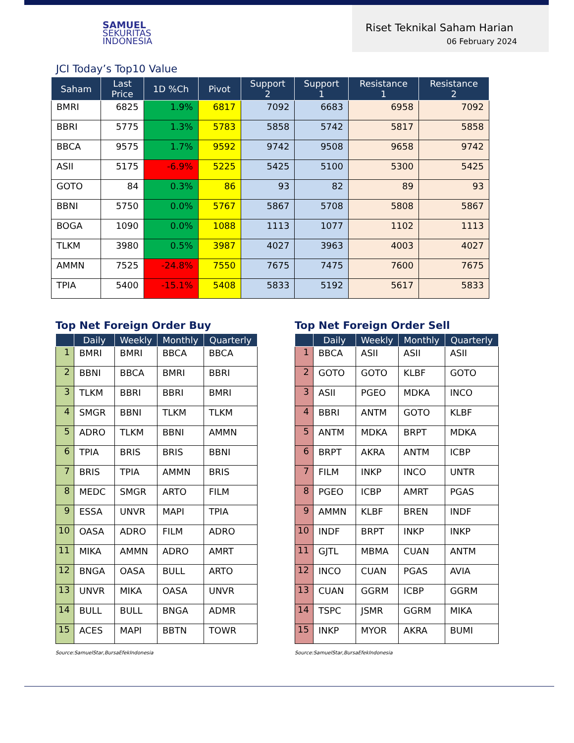SAMUEL
SEKURITAS
INDONESIA
Riset Teknikal Saham Harian
06 February 2024
JCI Today’s Top10 Value
| Saham | Last Price | 1D %Ch | Pivot | Support 2 | Support 1 | Resistance 1 | Resistance 2 |
| --- | --- | --- | --- | --- | --- | --- | --- |
| BMRI | 6825 | 1.9% | 6817 | 7092 | 6683 | 6958 | 7092 |
| BBRI | 5775 | 1.3% | 5783 | 5858 | 5742 | 5817 | 5858 |
| BBCA | 9575 | 1.7% | 9592 | 9742 | 9508 | 9658 | 9742 |
| ASII | 5175 | -6.9% | 5225 | 5425 | 5100 | 5300 | 5425 |
| GOTO | 84 | 0.3% | 86 | 93 | 82 | 89 | 93 |
| BBNI | 5750 | 0.0% | 5767 | 5867 | 5708 | 5808 | 5867 |
| BOGA | 1090 | 0.0% | 1088 | 1113 | 1077 | 1102 | 1113 |
| TLKM | 3980 | 0.5% | 3987 | 4027 | 3963 | 4003 | 4027 |
| AMMN | 7525 | -24.8% | 7550 | 7675 | 7475 | 7600 | 7675 |
| TPIA | 5400 | -15.1% | 5408 | 5833 | 5192 | 5617 | 5833 |
Top Net Foreign Order Buy
| | Daily | Weekly | Monthly | Quarterly |
| --- | --- | --- | --- | --- |
| 1 | BMRI | BMRI | BBCA | BBCA |
| 2 | BBNI | BBCA | BMRI | BBRI |
| 3 | TLKM | BBRI | BBRI | BMRI |
| 4 | SMGR | BBNI | TLKM | TLKM |
| 5 | ADRO | TLKM | BBNI | AMMN |
| 6 | TPIA | BRIS | BRIS | BBNI |
| 7 | BRIS | TPIA | AMMN | BRIS |
| 8 | MEDC | SMGR | ARTO | FILM |
| 9 | ESSA | UNVR | MAPI | TPIA |
| 10 | OASA | ADRO | FILM | ADRO |
| 11 | MIKA | AMMN | ADRO | AMRT |
| 12 | BNGA | OASA | BULL | ARTO |
| 13 | UNVR | MIKA | OASA | UNVR |
| 14 | BULL | BULL | BNGA | ADMR |
| 15 | ACES | MAPI | BBTN | TOWR |
Source:SamuelStar,BursaEfekIndonesia
Top Net Foreign Order Sell
| | Daily | Weekly | Monthly | Quarterly |
| --- | --- | --- | --- | --- |
| 1 | BBCA | ASII | ASII | ASII |
| 2 | GOTO | GOTO | KLBF | GOTO |
| 3 | ASII | PGEO | MDKA | INCO |
| 4 | BBRI | ANTM | GOTO | KLBF |
| 5 | ANTM | MDKA | BRPT | MDKA |
| 6 | BRPT | AKRA | ANTM | ICBP |
| 7 | FILM | INKP | INCO | UNTR |
| 8 | PGEO | ICBP | AMRT | PGAS |
| 9 | AMMN | KLBF | BREN | INDF |
| 10 | INDF | BRPT | INKP | INKP |
| 11 | GJTL | MBMA | CUAN | ANTM |
| 12 | INCO | CUAN | PGAS | AVIA |
| 13 | CUAN | GGRM | ICBP | GGRM |
| 14 | TSPC | JSMR | GGRM | MIKA |
| 15 | INKP | MYOR | AKRA | BUMI |
Source:SamuelStar,BursaEfekIndonesia